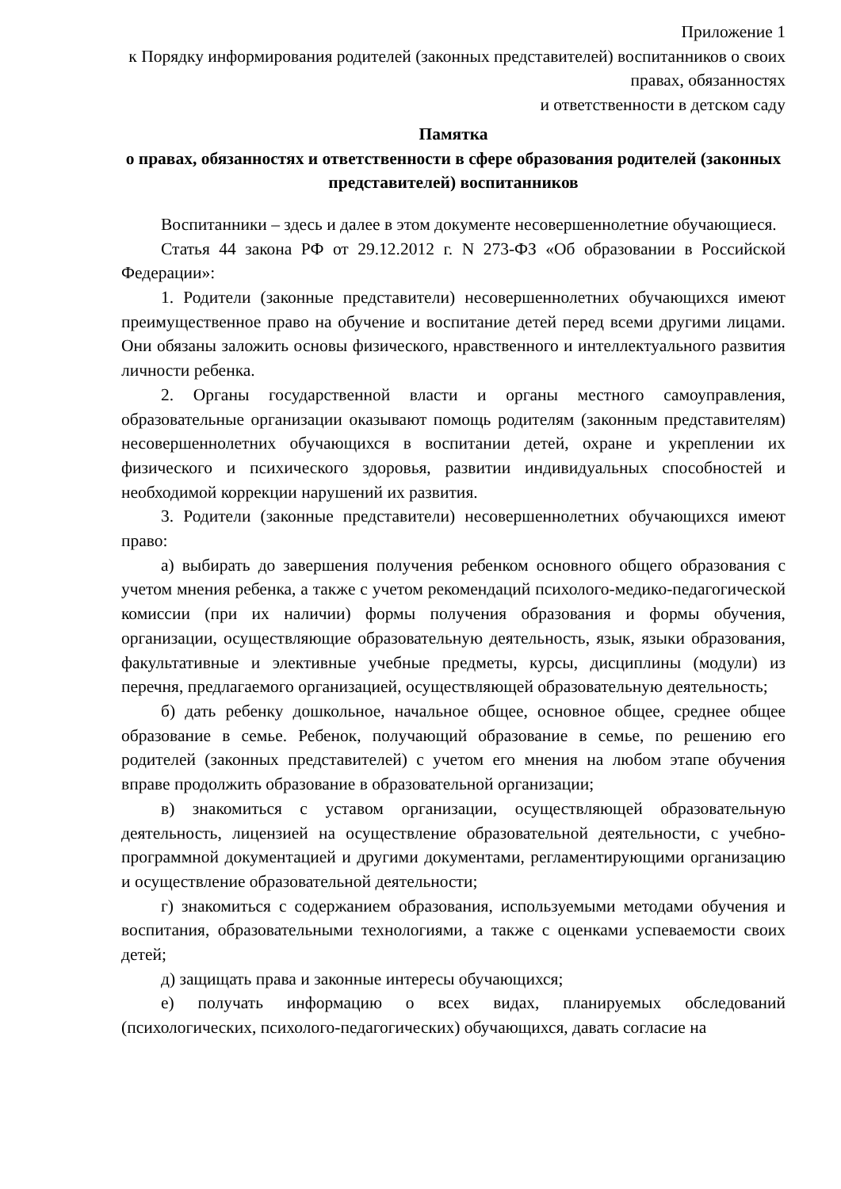Приложение 1
к Порядку информирования родителей (законных представителей) воспитанников о своих правах, обязанностях
и ответственности в детском саду
Памятка
о правах, обязанностях и ответственности в сфере образования родителей (законных представителей) воспитанников
Воспитанники – здесь и далее в этом документе несовершеннолетние обучающиеся.
Статья 44 закона РФ от 29.12.2012 г. N 273-ФЗ «Об образовании в Российской Федерации»:
1. Родители (законные представители) несовершеннолетних обучающихся имеют преимущественное право на обучение и воспитание детей перед всеми другими лицами. Они обязаны заложить основы физического, нравственного и интеллектуального развития личности ребенка.
2. Органы государственной власти и органы местного самоуправления, образовательные организации оказывают помощь родителям (законным представителям) несовершеннолетних обучающихся в воспитании детей, охране и укреплении их физического и психического здоровья, развитии индивидуальных способностей и необходимой коррекции нарушений их развития.
3. Родители (законные представители) несовершеннолетних обучающихся имеют право:
а) выбирать до завершения получения ребенком основного общего образования с учетом мнения ребенка, а также с учетом рекомендаций психолого-медико-педагогической комиссии (при их наличии) формы получения образования и формы обучения, организации, осуществляющие образовательную деятельность, язык, языки образования, факультативные и элективные учебные предметы, курсы, дисциплины (модули) из перечня, предлагаемого организацией, осуществляющей образовательную деятельность;
б) дать ребенку дошкольное, начальное общее, основное общее, среднее общее образование в семье. Ребенок, получающий образование в семье, по решению его родителей (законных представителей) с учетом его мнения на любом этапе обучения вправе продолжить образование в образовательной организации;
в) знакомиться с уставом организации, осуществляющей образовательную деятельность, лицензией на осуществление образовательной деятельности, с учебно-программной документацией и другими документами, регламентирующими организацию и осуществление образовательной деятельности;
г) знакомиться с содержанием образования, используемыми методами обучения и воспитания, образовательными технологиями, а также с оценками успеваемости своих детей;
д) защищать права и законные интересы обучающихся;
е) получать информацию о всех видах, планируемых обследований (психологических, психолого-педагогических) обучающихся, давать согласие на